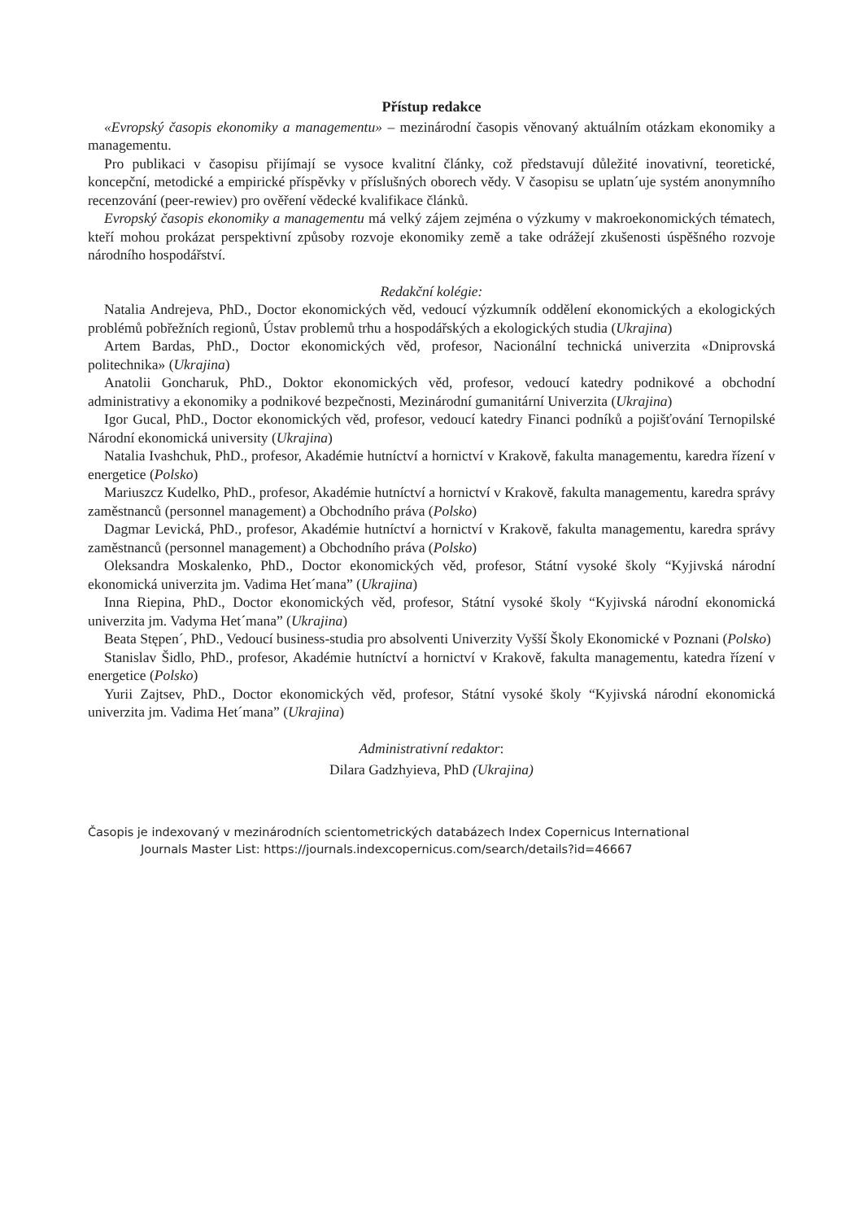Přístup redakce
«Evropský časopis ekonomiky a managementu» – mezinárodní časopis věnovaný aktuálním otázkam ekonomiky a managementu.
Pro publikaci v časopisu přijímají se vysoce kvalitní články, což představují důležité inovativní, teoretické, koncepční, metodické a empirické příspěvky v příslušných oborech vědy. V časopisu se uplatn´uje systém anonymního recenzování (peer-rewiev) pro ověření vědecké kvalifikace článků.
Evropský časopis ekonomiky a managementu má velký zájem zejména o výzkumy v makroekonomických tématech, kteří mohou prokázat perspektivní způsoby rozvoje ekonomiky země a take odrážejí zkušenosti úspěšného rozvoje národního hospodářství.
Redakční kolégie:
Natalia Andrejeva, PhD., Doctor ekonomických věd, vedoucí výzkumník oddělení ekonomických a ekologických problémů pobřežních regionů, Ústav problemů trhu a hospodářských a ekologických studia (Ukrajina)
Artem Bardas, PhD., Doctor ekonomických věd, profesor, Nacionální technická univerzita «Dniprovská politechnika» (Ukrajina)
Anatolii Goncharuk, PhD., Doktor ekonomických věd, profesor, vedoucí katedry podnikové a obchodní administrativy a ekonomiky a podnikové bezpečnosti, Mezinárodní gumanitární Univerzita (Ukrajina)
Igor Gucal, PhD., Doctor ekonomických věd, profesor, vedoucí katedry Financi podníků a pojišťování Ternopilské Národní ekonomická university (Ukrajina)
Natalia Ivashchuk, PhD., profesor, Akadémie hutníctví a hornictví v Krakově, fakulta managementu, karedra řízení v energetice (Polsko)
Mariuszcz Kudelko, PhD., profesor, Akadémie hutníctví a hornictví v Krakově, fakulta managementu, karedra správy zaměstnanců (personnel management) a Obchodního práva (Polsko)
Dagmar Levická, PhD., profesor, Akadémie hutníctví a hornictví v Krakově, fakulta managementu, karedra správy zaměstnanců (personnel management) a Obchodního práva (Polsko)
Oleksandra Moskalenko, PhD., Doctor ekonomických věd, profesor, Státní vysoké školy “Kyjivská národní ekonomická univerzita jm. Vadima Het´mana” (Ukrajina)
Inna Riepina, PhD., Doctor ekonomických věd, profesor, Státní vysoké školy “Kyjivská národní ekonomická univerzita jm. Vadyma Het´mana” (Ukrajina)
Beata Stępen´, PhD., Vedoucí business-studia pro absolventi Univerzity Vyšší Školy Ekonomické v Poznani (Polsko)
Stanislav Šidlo, PhD., profesor, Akadémie hutníctví a hornictví v Krakově, fakulta managementu, katedra řízení v energetice (Polsko)
Yurii Zajtsev, PhD., Doctor ekonomických věd, profesor, Státní vysoké školy “Kyjivská národní ekonomická univerzita jm. Vadima Het´mana” (Ukrajina)
Administrativní redaktor:
Dilara Gadzhyieva, PhD (Ukrajina)
Časopis je indexovaný v mezinárodních scientometrických databázech Index Copernicus International
Journals Master List: https://journals.indexcopernicus.com/search/details?id=46667